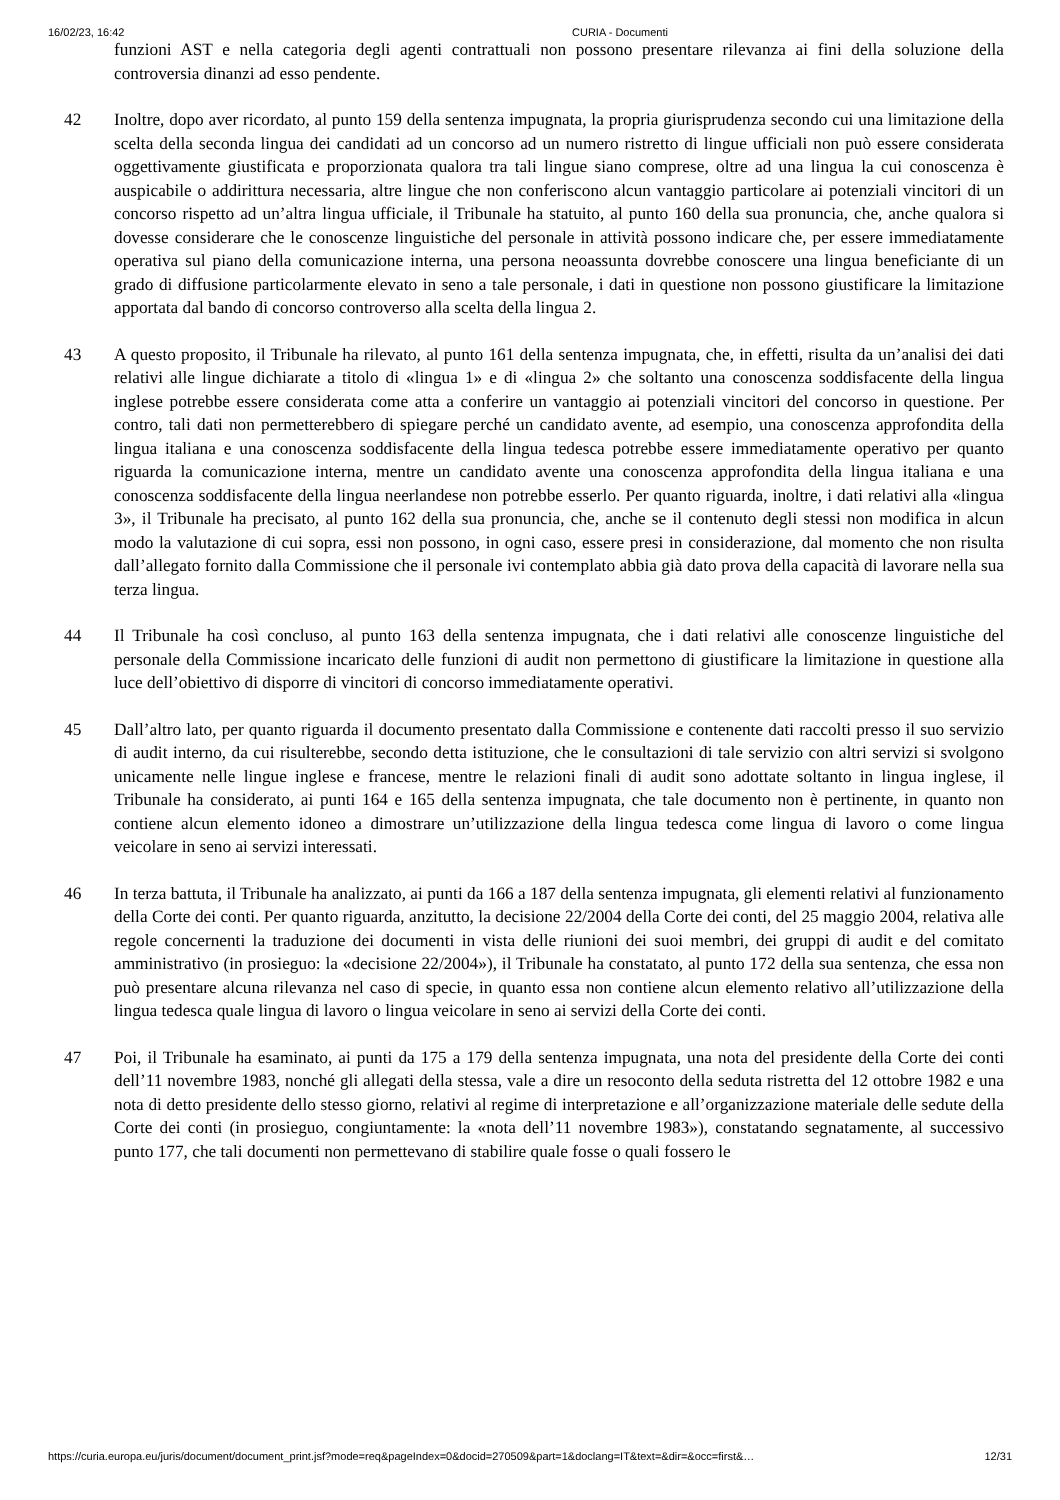16/02/23, 16:42 CURIA - Documenti
funzioni AST e nella categoria degli agenti contrattuali non possono presentare rilevanza ai fini della soluzione della controversia dinanzi ad esso pendente.
42 Inoltre, dopo aver ricordato, al punto 159 della sentenza impugnata, la propria giurisprudenza secondo cui una limitazione della scelta della seconda lingua dei candidati ad un concorso ad un numero ristretto di lingue ufficiali non può essere considerata oggettivamente giustificata e proporzionata qualora tra tali lingue siano comprese, oltre ad una lingua la cui conoscenza è auspicabile o addirittura necessaria, altre lingue che non conferiscono alcun vantaggio particolare ai potenziali vincitori di un concorso rispetto ad un’altra lingua ufficiale, il Tribunale ha statuito, al punto 160 della sua pronuncia, che, anche qualora si dovesse considerare che le conoscenze linguistiche del personale in attività possono indicare che, per essere immediatamente operativa sul piano della comunicazione interna, una persona neoassunta dovrebbe conoscere una lingua beneficiante di un grado di diffusione particolarmente elevato in seno a tale personale, i dati in questione non possono giustificare la limitazione apportata dal bando di concorso controverso alla scelta della lingua 2.
43 A questo proposito, il Tribunale ha rilevato, al punto 161 della sentenza impugnata, che, in effetti, risulta da un’analisi dei dati relativi alle lingue dichiarate a titolo di «lingua 1» e di «lingua 2» che soltanto una conoscenza soddisfacente della lingua inglese potrebbe essere considerata come atta a conferire un vantaggio ai potenziali vincitori del concorso in questione. Per contro, tali dati non permetterebbero di spiegare perché un candidato avente, ad esempio, una conoscenza approfondita della lingua italiana e una conoscenza soddisfacente della lingua tedesca potrebbe essere immediatamente operativo per quanto riguarda la comunicazione interna, mentre un candidato avente una conoscenza approfondita della lingua italiana e una conoscenza soddisfacente della lingua neerlandese non potrebbe esserlo. Per quanto riguarda, inoltre, i dati relativi alla «lingua 3», il Tribunale ha precisato, al punto 162 della sua pronuncia, che, anche se il contenuto degli stessi non modifica in alcun modo la valutazione di cui sopra, essi non possono, in ogni caso, essere presi in considerazione, dal momento che non risulta dall’allegato fornito dalla Commissione che il personale ivi contemplato abbia già dato prova della capacità di lavorare nella sua terza lingua.
44 Il Tribunale ha così concluso, al punto 163 della sentenza impugnata, che i dati relativi alle conoscenze linguistiche del personale della Commissione incaricato delle funzioni di audit non permettono di giustificare la limitazione in questione alla luce dell’obiettivo di disporre di vincitori di concorso immediatamente operativi.
45 Dall’altro lato, per quanto riguarda il documento presentato dalla Commissione e contenente dati raccolti presso il suo servizio di audit interno, da cui risulterebbe, secondo detta istituzione, che le consultazioni di tale servizio con altri servizi si svolgono unicamente nelle lingue inglese e francese, mentre le relazioni finali di audit sono adottate soltanto in lingua inglese, il Tribunale ha considerato, ai punti 164 e 165 della sentenza impugnata, che tale documento non è pertinente, in quanto non contiene alcun elemento idoneo a dimostrare un’utilizzazione della lingua tedesca come lingua di lavoro o come lingua veicolare in seno ai servizi interessati.
46 In terza battuta, il Tribunale ha analizzato, ai punti da 166 a 187 della sentenza impugnata, gli elementi relativi al funzionamento della Corte dei conti. Per quanto riguarda, anzitutto, la decisione 22/2004 della Corte dei conti, del 25 maggio 2004, relativa alle regole concernenti la traduzione dei documenti in vista delle riunioni dei suoi membri, dei gruppi di audit e del comitato amministrativo (in prosieguo: la «decisione 22/2004»), il Tribunale ha constatato, al punto 172 della sua sentenza, che essa non può presentare alcuna rilevanza nel caso di specie, in quanto essa non contiene alcun elemento relativo all’utilizzazione della lingua tedesca quale lingua di lavoro o lingua veicolare in seno ai servizi della Corte dei conti.
47 Poi, il Tribunale ha esaminato, ai punti da 175 a 179 della sentenza impugnata, una nota del presidente della Corte dei conti dell’11 novembre 1983, nonché gli allegati della stessa, vale a dire un resoconto della seduta ristretta del 12 ottobre 1982 e una nota di detto presidente dello stesso giorno, relativi al regime di interpretazione e all’organizzazione materiale delle sedute della Corte dei conti (in prosieguo, congiuntamente: la «nota dell’11 novembre 1983»), constatando segnatamente, al successivo punto 177, che tali documenti non permettevano di stabilire quale fosse o quali fossero le
https://curia.europa.eu/juris/document/document_print.jsf?mode=req&pageIndex=0&docid=270509&part=1&doclang=IT&text=&dir=&occ=first&… 12/31